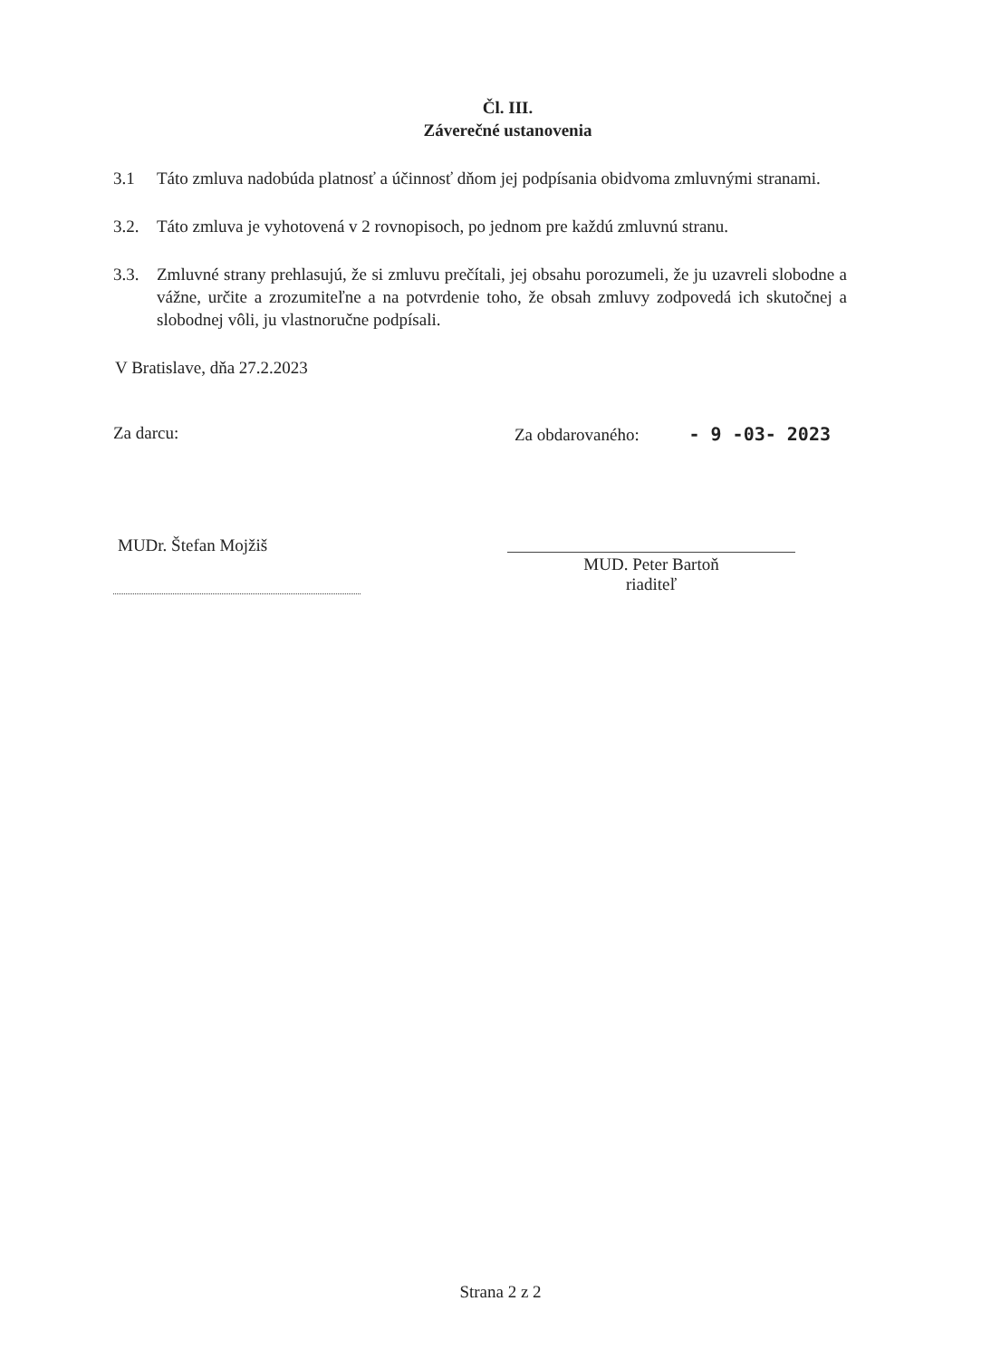Čl. III.
Záverečné ustanovenia
3.1 Táto zmluva nadobúda platnosť a účinnosť dňom jej podpísania obidvoma zmluvnými stranami.
3.2. Táto zmluva je vyhotovená v 2 rovnopisoch, po jednom pre každú zmluvnú stranu.
3.3. Zmluvné strany prehlasujú, že si zmluvu prečítali, jej obsahu porozumeli, že ju uzavreli slobodne a vážne, určite a zrozumiteľne a na potvrdenie toho, že obsah zmluvy zodpovedá ich skutočnej a slobodnej vôli, ju vlastnoručne podpísali.
V Bratislave, dňa 27.2.2023
Za darcu: Za obdarovaného: - 9 -03- 2023
MUDr. Štefan Mojžiš
MUD. Peter Bartoň
riaditeľ
Strana 2 z 2